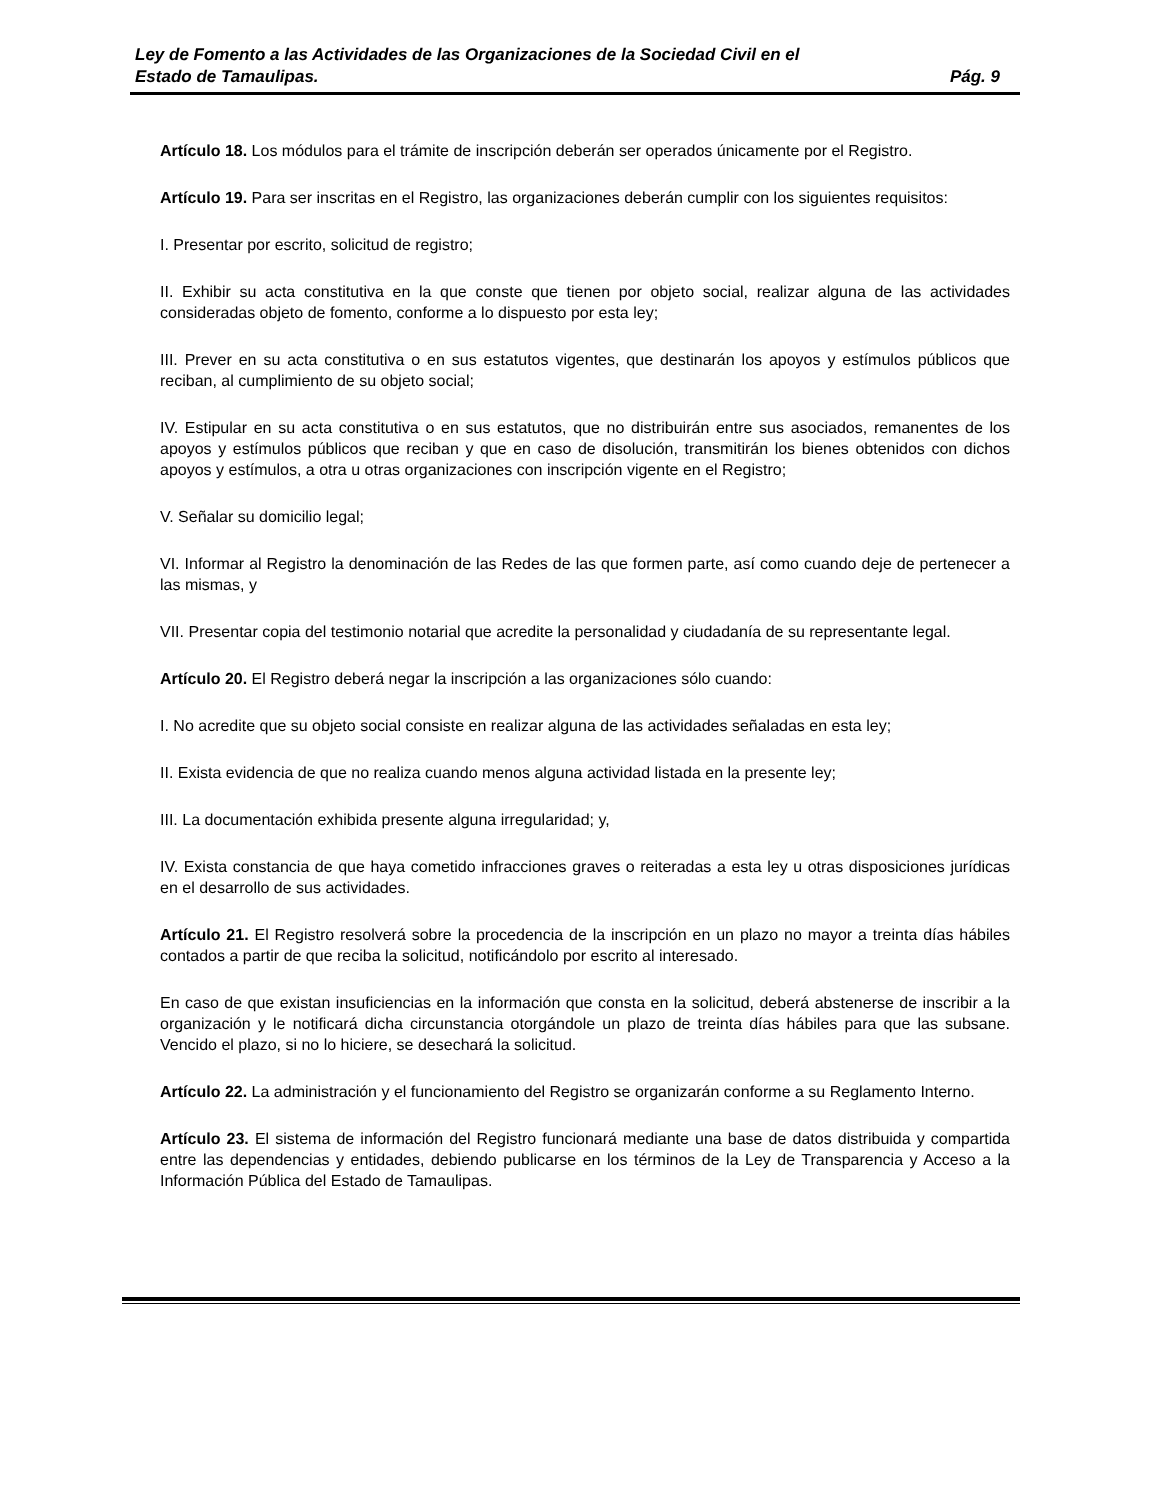Ley de Fomento a las Actividades de las Organizaciones de la Sociedad Civil en el
Estado de Tamaulipas. Pág. 9
Artículo 18. Los módulos para el trámite de inscripción deberán ser operados únicamente por el Registro.
Artículo 19. Para ser inscritas en el Registro, las organizaciones deberán cumplir con los siguientes requisitos:
I. Presentar por escrito, solicitud de registro;
II. Exhibir su acta constitutiva en la que conste que tienen por objeto social, realizar alguna de las actividades consideradas objeto de fomento, conforme a lo dispuesto por esta ley;
III. Prever en su acta constitutiva o en sus estatutos vigentes, que destinarán los apoyos y estímulos públicos que reciban, al cumplimiento de su objeto social;
IV. Estipular en su acta constitutiva o en sus estatutos, que no distribuirán entre sus asociados, remanentes de los apoyos y estímulos públicos que reciban y que en caso de disolución, transmitirán los bienes obtenidos con dichos apoyos y estímulos, a otra u otras organizaciones con inscripción vigente en el Registro;
V. Señalar su domicilio legal;
VI. Informar al Registro la denominación de las Redes de las que formen parte, así como cuando deje de pertenecer a las mismas, y
VII. Presentar copia del testimonio notarial que acredite la personalidad y ciudadanía de su representante legal.
Artículo 20. El Registro deberá negar la inscripción a las organizaciones sólo cuando:
I. No acredite que su objeto social consiste en realizar alguna de las actividades señaladas en esta ley;
II. Exista evidencia de que no realiza cuando menos alguna actividad listada en la presente ley;
III. La documentación exhibida presente alguna irregularidad; y,
IV. Exista constancia de que haya cometido infracciones graves o reiteradas a esta ley u otras disposiciones jurídicas en el desarrollo de sus actividades.
Artículo 21. El Registro resolverá sobre la procedencia de la inscripción en un plazo no mayor a treinta días hábiles contados a partir de que reciba la solicitud, notificándolo por escrito al interesado.
En caso de que existan insuficiencias en la información que consta en la solicitud, deberá abstenerse de inscribir a la organización y le notificará dicha circunstancia otorgándole un plazo de treinta días hábiles para que las subsane. Vencido el plazo, si no lo hiciere, se desechará la solicitud.
Artículo 22. La administración y el funcionamiento del Registro se organizarán conforme a su Reglamento Interno.
Artículo 23. El sistema de información del Registro funcionará mediante una base de datos distribuida y compartida entre las dependencias y entidades, debiendo publicarse en los términos de la Ley de Transparencia y Acceso a la Información Pública del Estado de Tamaulipas.